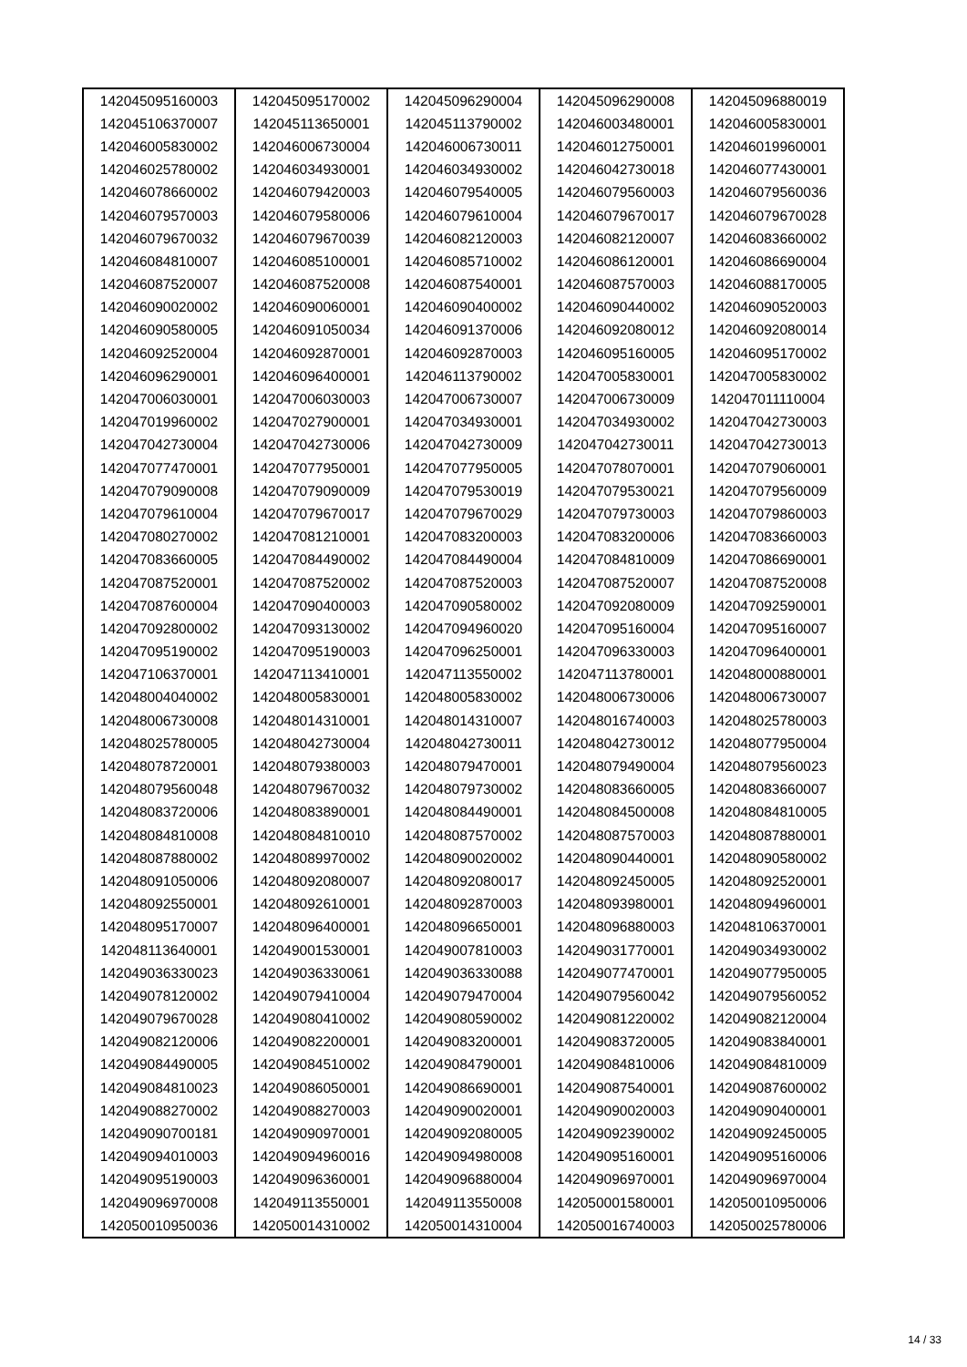| 142045095160003 | 142045095170002 | 142045096290004 | 142045096290008 | 142045096880019 |
| 142045106370007 | 142045113650001 | 142045113790002 | 142046003480001 | 142046005830001 |
| 142046005830002 | 142046006730004 | 142046006730011 | 142046012750001 | 142046019960001 |
| 142046025780002 | 142046034930001 | 142046034930002 | 142046042730018 | 142046077430001 |
| 142046078660002 | 142046079420003 | 142046079540005 | 142046079560003 | 142046079560036 |
| 142046079570003 | 142046079580006 | 142046079610004 | 142046079670017 | 142046079670028 |
| 142046079670032 | 142046079670039 | 142046082120003 | 142046082120007 | 142046083660002 |
| 142046084810007 | 142046085100001 | 142046085710002 | 142046086120001 | 142046086690004 |
| 142046087520007 | 142046087520008 | 142046087540001 | 142046087570003 | 142046088170005 |
| 142046090020002 | 142046090060001 | 142046090400002 | 142046090440002 | 142046090520003 |
| 142046090580005 | 142046091050034 | 142046091370006 | 142046092080012 | 142046092080014 |
| 142046092520004 | 142046092870001 | 142046092870003 | 142046095160005 | 142046095170002 |
| 142046096290001 | 142046096400001 | 142046113790002 | 142047005830001 | 142047005830002 |
| 142047006030001 | 142047006030003 | 142047006730007 | 142047006730009 | 142047011110004 |
| 142047019960002 | 142047027900001 | 142047034930001 | 142047034930002 | 142047042730003 |
| 142047042730004 | 142047042730006 | 142047042730009 | 142047042730011 | 142047042730013 |
| 142047077470001 | 142047077950001 | 142047077950005 | 142047078070001 | 142047079060001 |
| 142047079090008 | 142047079090009 | 142047079530019 | 142047079530021 | 142047079560009 |
| 142047079610004 | 142047079670017 | 142047079670029 | 142047079730003 | 142047079860003 |
| 142047080270002 | 142047081210001 | 142047083200003 | 142047083200006 | 142047083660003 |
| 142047083660005 | 142047084490002 | 142047084490004 | 142047084810009 | 142047086690001 |
| 142047087520001 | 142047087520002 | 142047087520003 | 142047087520007 | 142047087520008 |
| 142047087600004 | 142047090400003 | 142047090580002 | 142047092080009 | 142047092590001 |
| 142047092800002 | 142047093130002 | 142047094960020 | 142047095160004 | 142047095160007 |
| 142047095190002 | 142047095190003 | 142047096250001 | 142047096330003 | 142047096400001 |
| 142047106370001 | 142047113410001 | 142047113550002 | 142047113780001 | 142048000880001 |
| 142048004040002 | 142048005830001 | 142048005830002 | 142048006730006 | 142048006730007 |
| 142048006730008 | 142048014310001 | 142048014310007 | 142048016740003 | 142048025780003 |
| 142048025780005 | 142048042730004 | 142048042730011 | 142048042730012 | 142048077950004 |
| 142048078720001 | 142048079380003 | 142048079470001 | 142048079490004 | 142048079560023 |
| 142048079560048 | 142048079670032 | 142048079730002 | 142048083660005 | 142048083660007 |
| 142048083720006 | 142048083890001 | 142048084490001 | 142048084500008 | 142048084810005 |
| 142048084810008 | 142048084810010 | 142048087570002 | 142048087570003 | 142048087880001 |
| 142048087880002 | 142048089970002 | 142048090020002 | 142048090440001 | 142048090580002 |
| 142048091050006 | 142048092080007 | 142048092080017 | 142048092450005 | 142048092520001 |
| 142048092550001 | 142048092610001 | 142048092870003 | 142048093980001 | 142048094960001 |
| 142048095170007 | 142048096400001 | 142048096650001 | 142048096880003 | 142048106370001 |
| 142048113640001 | 142049001530001 | 142049007810003 | 142049031770001 | 142049034930002 |
| 142049036330023 | 142049036330061 | 142049036330088 | 142049077470001 | 142049077950005 |
| 142049078120002 | 142049079410004 | 142049079470004 | 142049079560042 | 142049079560052 |
| 142049079670028 | 142049080410002 | 142049080590002 | 142049081220002 | 142049082120004 |
| 142049082120006 | 142049082200001 | 142049083200001 | 142049083720005 | 142049083840001 |
| 142049084490005 | 142049084510002 | 142049084790001 | 142049084810006 | 142049084810009 |
| 142049084810023 | 142049086050001 | 142049086690001 | 142049087540001 | 142049087600002 |
| 142049088270002 | 142049088270003 | 142049090020001 | 142049090020003 | 142049090400001 |
| 142049090700181 | 142049090970001 | 142049092080005 | 142049092390002 | 142049092450005 |
| 142049094010003 | 142049094960016 | 142049094980008 | 142049095160001 | 142049095160006 |
| 142049095190003 | 142049096360001 | 142049096880004 | 142049096970001 | 142049096970004 |
| 142049096970008 | 142049113550001 | 142049113550008 | 142050001580001 | 142050010950006 |
| 142050010950036 | 142050014310002 | 142050014310004 | 142050016740003 | 142050025780006 |
14 / 33